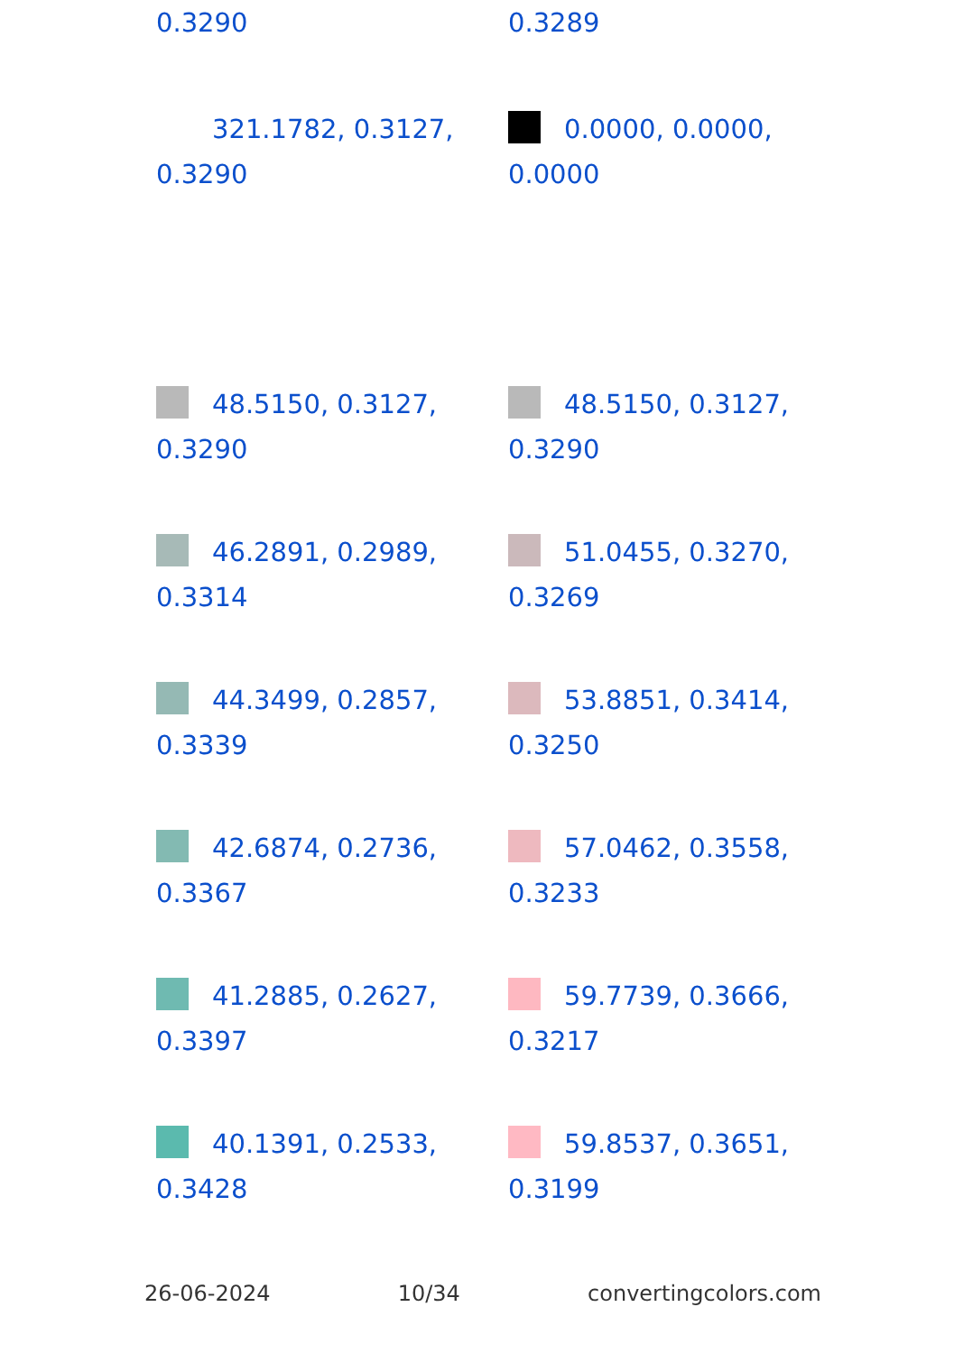0.3290 0.3289
321.1782, 0.3127, 0.3290
0.0000, 0.0000, 0.0000
48.5150, 0.3127, 0.3290
48.5150, 0.3127, 0.3290
46.2891, 0.2989, 0.3314
51.0455, 0.3270, 0.3269
44.3499, 0.2857, 0.3339
53.8851, 0.3414, 0.3250
42.6874, 0.2736, 0.3367
57.0462, 0.3558, 0.3233
41.2885, 0.2627, 0.3397
59.7739, 0.3666, 0.3217
40.1391, 0.2533, 0.3428
59.8537, 0.3651, 0.3199
26-06-2024 10/34 convertingcolors.com